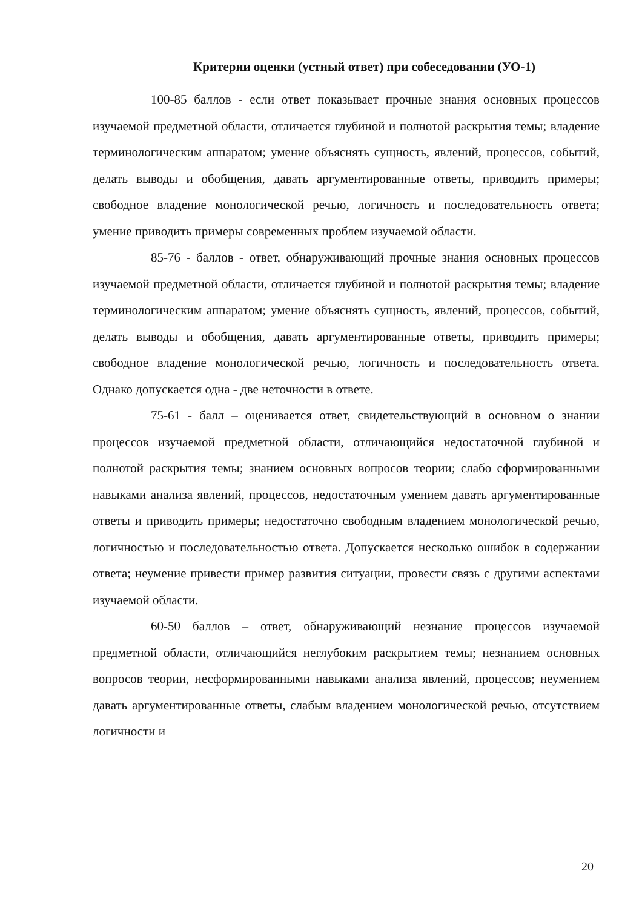Критерии оценки (устный ответ) при собеседовании (УО-1)
100-85 баллов - если ответ показывает прочные знания основных процессов изучаемой предметной области, отличается глубиной и полнотой раскрытия темы; владение терминологическим аппаратом; умение объяснять сущность, явлений, процессов, событий, делать выводы и обобщения, давать аргументированные ответы, приводить примеры; свободное владение монологической речью, логичность и последовательность ответа; умение приводить примеры современных проблем изучаемой области.
85-76 - баллов - ответ, обнаруживающий прочные знания основных процессов изучаемой предметной области, отличается глубиной и полнотой раскрытия темы; владение терминологическим аппаратом; умение объяснять сущность, явлений, процессов, событий, делать выводы и обобщения, давать аргументированные ответы, приводить примеры; свободное владение монологической речью, логичность и последовательность ответа. Однако допускается одна - две неточности в ответе.
75-61 - балл – оценивается ответ, свидетельствующий в основном о знании процессов изучаемой предметной области, отличающийся недостаточной глубиной и полнотой раскрытия темы; знанием основных вопросов теории; слабо сформированными навыками анализа явлений, процессов, недостаточным умением давать аргументированные ответы и приводить примеры; недостаточно свободным владением монологической речью, логичностью и последовательностью ответа. Допускается несколько ошибок в содержании ответа; неумение привести пример развития ситуации, провести связь с другими аспектами изучаемой области.
60-50 баллов – ответ, обнаруживающий незнание процессов изучаемой предметной области, отличающийся неглубоким раскрытием темы; незнанием основных вопросов теории, несформированными навыками анализа явлений, процессов; неумением давать аргументированные ответы, слабым владением монологической речью, отсутствием логичности и
20